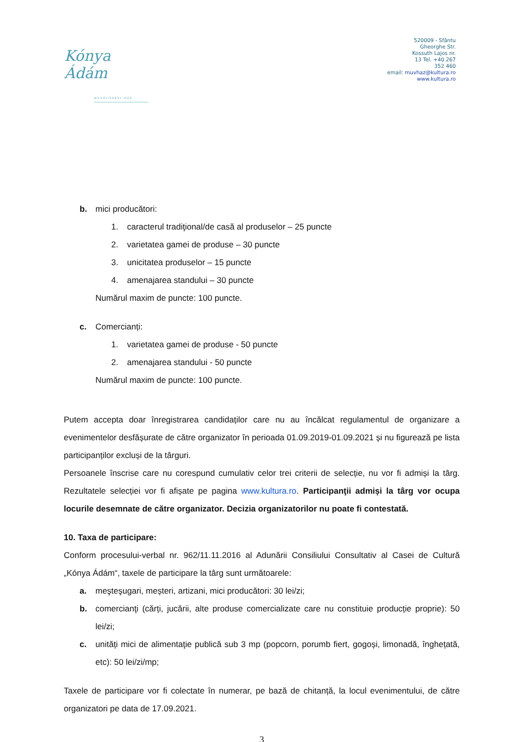Kónya Ádám
MŰVELŐDÉSI HÁZ
520009 - Sfântu
Gheorghe Str.
Kossuth Lajos nr.
13 Tel. +40 267
352 460
email: muvhaz@kultura.ro
www.kultura.ro
b. mici producători:
1. caracterul tradiţional/de casă al produselor – 25 puncte
2. varietatea gamei de produse – 30 puncte
3. unicitatea produselor – 15 puncte
4. amenajarea standului – 30 puncte
Numărul maxim de puncte: 100 puncte.
c. Comercianți:
1. varietatea gamei de produse - 50 puncte
2. amenajarea standului - 50 puncte
Numărul maxim de puncte: 100 puncte.
Putem accepta doar înregistrarea candidaților care nu au încălcat regulamentul de organizare a evenimentelor desfășurate de către organizator în perioada 01.09.2019-01.09.2021 și nu figurează pe lista participanților excluși de la târguri.
Persoanele înscrise care nu corespund cumulativ celor trei criterii de selecție, nu vor fi admiși la târg. Rezultatele selecției vor fi afișate pe pagina www.kultura.ro. Participanţii admiși la târg vor ocupa locurile desemnate de către organizator. Decizia organizatorilor nu poate fi contestată.
10. Taxa de participare:
Conform procesului-verbal nr. 962/11.11.2016 al Adunării Consiliului Consultativ al Casei de Cultură „Kónya Ádám“, taxele de participare la târg sunt următoarele:
a. meşteşugari, meșteri, artizani, mici producători: 30 lei/zi;
b. comercianţi (cărți, jucării, alte produse comercializate care nu constituie producție proprie): 50 lei/zi;
c. unități mici de alimentaţie publică sub 3 mp (popcorn, porumb fiert, gogoși, limonadă, înghețată, etc): 50 lei/zi/mp;
Taxele de participare vor fi colectate în numerar, pe bază de chitanță, la locul evenimentului, de către organizatori pe data de 17.09.2021.
3